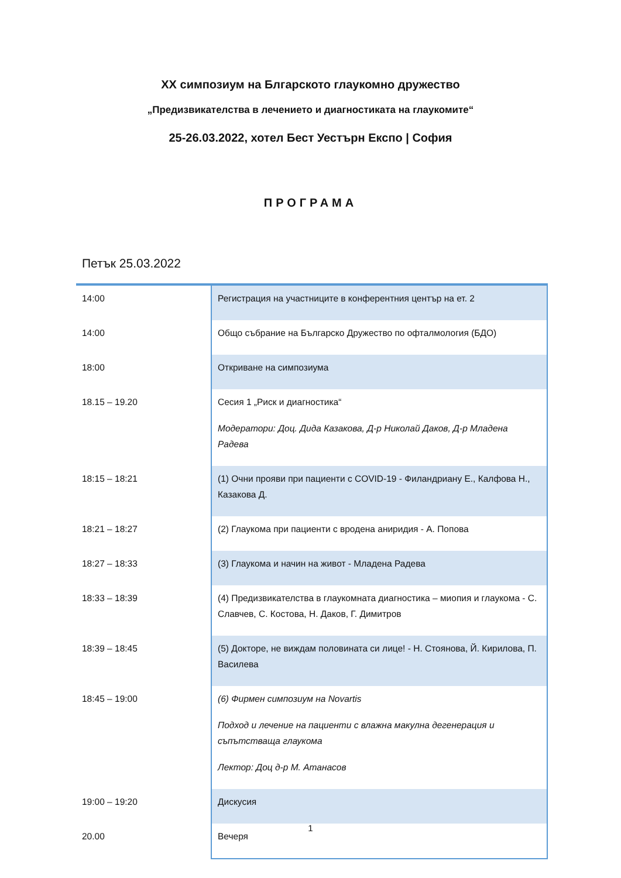XX симпозиум на Блгарското глаукомно дружество
„Предизвикателства в лечението и диагностиката на глаукомите“
25-26.03.2022, хотел Бест Уестърн Експо | София
ПРОГРАМА
Петък 25.03.2022
| 14:00 | Регистрация на участниците в конферентния център на ет. 2 |
| 14:00 | Общо събрание на Българско Дружество по офталмология (БДО) |
| 18:00 | Откриване на симпозиума |
| 18.15 – 19.20 | Сесия 1 „Риск и диагностика“ Модератори: Доц. Дида Казакова, Д-р Николай Даков, Д-р Младена Радева |
| 18:15 – 18:21 | (1) Очни прояви при пациенти с COVID-19 - Филандриану Е., Калфова Н., Казакова Д. |
| 18:21 – 18:27 | (2) Глаукома при пациенти с вродена аниридия - А. Попова |
| 18:27 – 18:33 | (3) Глаукома и начин на живот - Младена Радева |
| 18:33 – 18:39 | (4) Предизвикателства в глаукомната диагностика – миопия и глаукома - С. Славчев, С. Костова, Н. Даков, Г. Димитров |
| 18:39 – 18:45 | (5) Докторе, не виждам половината си лице! - Н. Стоянова, Й. Кирилова, П. Василева |
| 18:45 – 19:00 | (6) Фирмен симпозиум на Novartis Подход и лечение на пациенти с влажна макулна дегенерация и съпътстваща глаукома Лектор: Доц д-р М. Атанасов |
| 19:00 – 19:20 | Дискусия |
| 20.00 | Вечеря |
1